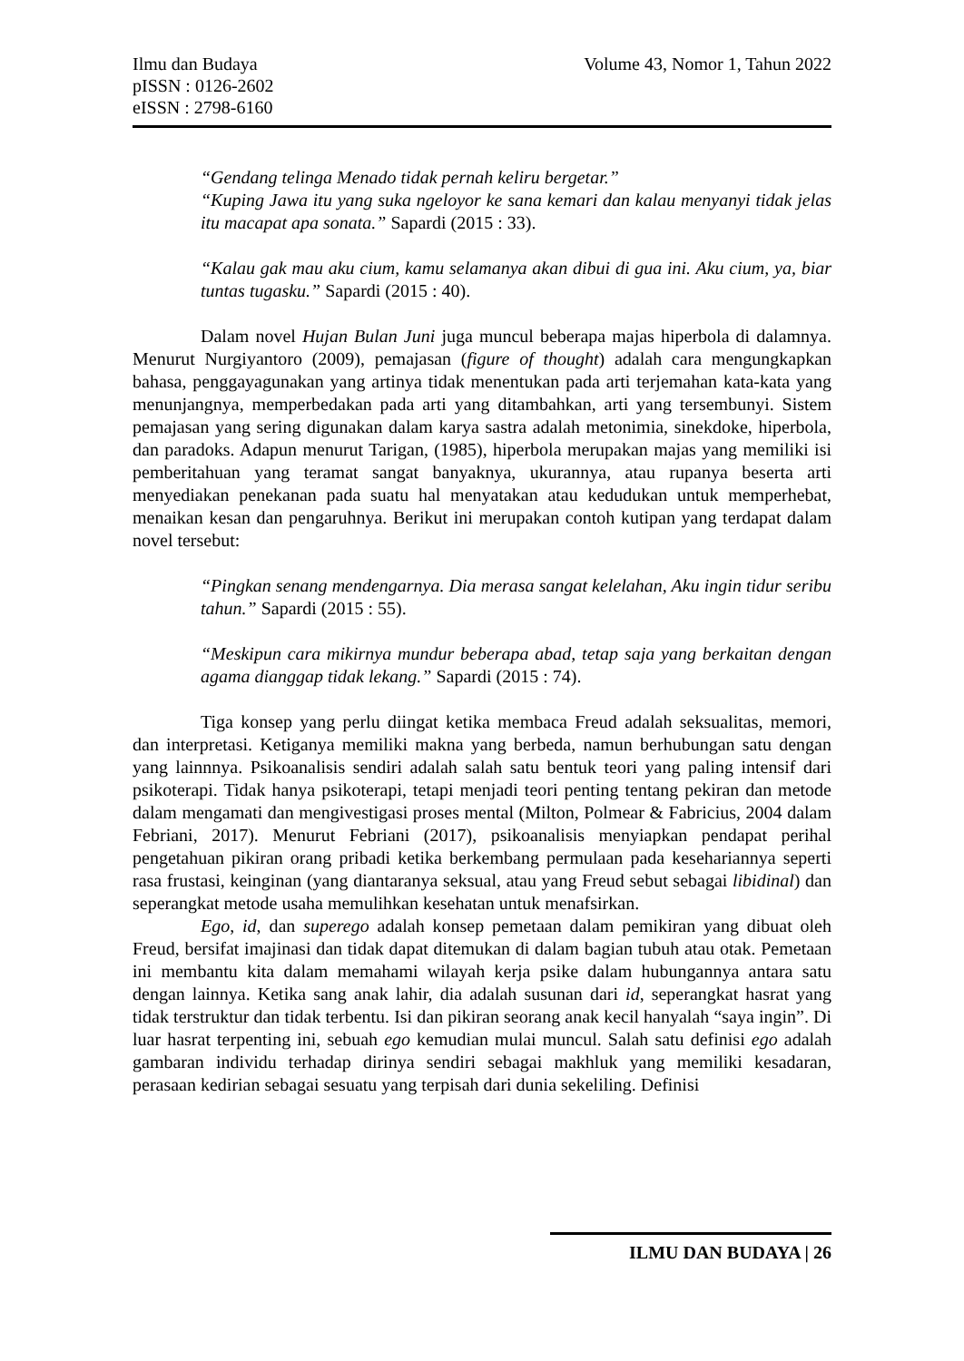Ilmu dan Budaya
pISSN : 0126-2602
eISSN : 2798-6160
Volume 43, Nomor 1, Tahun 2022
“Gendang telinga Menado tidak pernah keliru bergetar.”
“Kuping Jawa itu yang suka ngeloyor ke sana kemari dan kalau menyanyi tidak jelas itu macapat apa sonata.” Sapardi (2015 : 33).
“Kalau gak mau aku cium, kamu selamanya akan dibui di gua ini. Aku cium, ya, biar tuntas tugasku.” Sapardi (2015 : 40).
Dalam novel Hujan Bulan Juni juga muncul beberapa majas hiperbola di dalamnya. Menurut Nurgiyantoro (2009), pemajasan (figure of thought) adalah cara mengungkapkan bahasa, penggayagunakan yang artinya tidak menentukan pada arti terjemahan kata-kata yang menunjangnya, memperbedakan pada arti yang ditambahkan, arti yang tersembunyi. Sistem pemajasan yang sering digunakan dalam karya sastra adalah metonimia, sinekdoke, hiperbola, dan paradoks. Adapun menurut Tarigan, (1985), hiperbola merupakan majas yang memiliki isi pemberitahuan yang teramat sangat banyaknya, ukurannya, atau rupanya beserta arti menyediakan penekanan pada suatu hal menyatakan atau kedudukan untuk memperhebat, menaikan kesan dan pengaruhnya. Berikut ini merupakan contoh kutipan yang terdapat dalam novel tersebut:
“Pingkan senang mendengarnya. Dia merasa sangat kelelahan, Aku ingin tidur seribu tahun.” Sapardi (2015 : 55).
“Meskipun cara mikirnya mundur beberapa abad, tetap saja yang berkaitan dengan agama dianggap tidak lekang.” Sapardi (2015 : 74).
Tiga konsep yang perlu diingat ketika membaca Freud adalah seksualitas, memori, dan interpretasi. Ketiganya memiliki makna yang berbeda, namun berhubungan satu dengan yang lainnnya. Psikoanalisis sendiri adalah salah satu bentuk teori yang paling intensif dari psikoterapi. Tidak hanya psikoterapi, tetapi menjadi teori penting tentang pekiran dan metode dalam mengamati dan mengivestigasi proses mental (Milton, Polmear & Fabricius, 2004 dalam Febriani, 2017). Menurut Febriani (2017), psikoanalisis menyiapkan pendapat perihal pengetahuan pikiran orang pribadi ketika berkembang permulaan pada kesehariannya seperti rasa frustasi, keinginan (yang diantaranya seksual, atau yang Freud sebut sebagai libidinal) dan seperangkat metode usaha memulihkan kesehatan untuk menafsirkan.
Ego, id, dan superego adalah konsep pemetaan dalam pemikiran yang dibuat oleh Freud, bersifat imajinasi dan tidak dapat ditemukan di dalam bagian tubuh atau otak. Pemetaan ini membantu kita dalam memahami wilayah kerja psike dalam hubungannya antara satu dengan lainnya. Ketika sang anak lahir, dia adalah susunan dari id, seperangkat hasrat yang tidak terstruktur dan tidak terbentu. Isi dan pikiran seorang anak kecil hanyalah “saya ingin”. Di luar hasrat terpenting ini, sebuah ego kemudian mulai muncul. Salah satu definisi ego adalah gambaran individu terhadap dirinya sendiri sebagai makhluk yang memiliki kesadaran, perasaan kedirian sebagai sesuatu yang terpisah dari dunia sekeliling. Definisi
ILMU DAN BUDAYA | 26